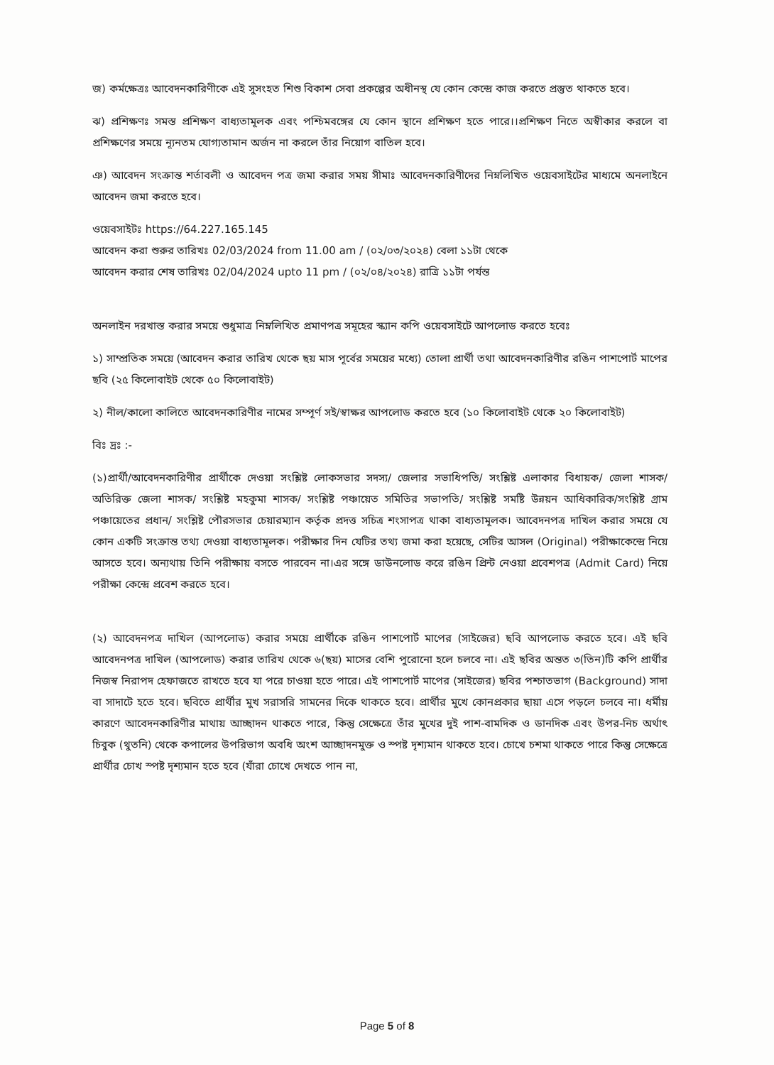জ) কর্মক্ষেত্রঃ আবেদনকারিণীকে এই সুসংহত শিশু বিকাশ সেবা প্রকল্পের অধীনস্থ যে কোন কেন্দ্রে কাজ করতে প্রস্তুত থাকতে হবে।
ঝ) প্রশিক্ষণঃ সমস্ত প্রশিক্ষণ বাধ্যতামূলক এবং পশ্চিমবঙ্গের যে কোন স্থানে প্রশিক্ষণ হতে পারে।।প্রশিক্ষণ নিতে অস্বীকার করলে বা প্রশিক্ষণের সময়ে ন্যূনতম যোগ্যতামান অর্জন না করলে তাঁর নিয়োগ বাতিল হবে।
ঞ) আবেদন সংক্রান্ত শর্তাবলী ও আবেদন পত্র জমা করার সময় সীমাঃ আবেদনকারিণীদের নিম্নলিখিত ওয়েবসাইটের মাধ্যমে অনলাইনে আবেদন জমা করতে হবে।
ওয়েবসাইটঃ https://64.227.165.145
আবেদন করা শুরুর তারিখঃ 02/03/2024 from 11.00 am / (০২/০৩/২০২৪) বেলা ১১টা থেকে
আবেদন করার শেষ তারিখঃ 02/04/2024 upto 11 pm / (০২/০৪/২০২৪) রাত্রি ১১টা পর্যন্ত
অনলাইন দরখাস্ত করার সময়ে শুধুমাত্র নিম্নলিখিত প্রমাণপত্র সমূহের স্ক্যান কপি ওয়েবসাইটে আপলোড করতে হবেঃ
১) সাম্প্রতিক সময়ে (আবেদন করার তারিখ থেকে ছয় মাস পূর্বের সময়ের মধ্যে) তোলা প্রার্থী তথা আবেদনকারিণীর রঙিন পাশপোর্ট মাপের ছবি (২৫ কিলোবাইট থেকে ৫০ কিলোবাইট)
২) নীল/কালো কালিতে আবেদনকারিণীর নামের সম্পূর্ণ সই/স্বাক্ষর আপলোড করতে হবে (১০ কিলোবাইট থেকে ২০ কিলোবাইট)
বিঃ দ্রঃ :-
(১)প্রার্থী/আবেদনকারিণীর প্রার্থীকে দেওয়া সংশ্লিষ্ট লোকসভার সদস্য/ জেলার সভাধিপতি/ সংশ্লিষ্ট এলাকার বিধায়ক/ জেলা শাসক/ অতিরিক্ত জেলা শাসক/ সংশ্লিষ্ট মহকুমা শাসক/ সংশ্লিষ্ট পঞ্চায়েত সমিতির সভাপতি/ সংশ্লিষ্ট সমষ্টি উন্নয়ন আধিকারিক/সংশ্লিষ্ট গ্রাম পঞ্চায়েতের প্রধান/ সংশ্লিষ্ট পৌরসভার চেয়ারম্যান কর্তৃক প্রদত্ত সচিত্র শংসাপত্র থাকা বাধ্যতামূলক। আবেদনপত্র দাখিল করার সময়ে যে কোন একটি সংক্রান্ত তথ্য দেওয়া বাধ্যতামূলক। পরীক্ষার দিন যেটির তথ্য জমা করা হয়েছে, সেটির আসল (Original) পরীক্ষাকেন্দ্রে নিয়ে আসতে হবে। অন্যথায় তিনি পরীক্ষায় বসতে পারবেন না।এর সঙ্গে ডাউনলোড করে রঙিন প্রিন্ট নেওয়া প্রবেশপত্র (Admit Card) নিয়ে পরীক্ষা কেন্দ্রে প্রবেশ করতে হবে।
(২) আবেদনপত্র দাখিল (আপলোড) করার সময়ে প্রার্থীকে রঙিন পাশপোর্ট মাপের (সাইজের) ছবি আপলোড করতে হবে। এই ছবি আবেদনপত্র দাখিল (আপলোড) করার তারিখ থেকে ৬(ছয়) মাসের বেশি পুরোনো হলে চলবে না। এই ছবির অন্তত ৩(তিন)টি কপি প্রার্থীর নিজস্ব নিরাপদ হেফাজতে রাখতে হবে যা পরে চাওয়া হতে পারে। এই পাশপোর্ট মাপের (সাইজের) ছবির পশ্চাতভাগ (Background) সাদা বা সাদাটে হতে হবে। ছবিতে প্রার্থীর মুখ সরাসরি সামনের দিকে থাকতে হবে। প্রার্থীর মুখে কোনপ্রকার ছায়া এসে পড়লে চলবে না। ধর্মীয় কারণে আবেদনকারিণীর মাথায় আচ্ছাদন থাকতে পারে, কিন্তু সেক্ষেত্রে তাঁর মুখের দুই পাশ-বামদিক ও ডানদিক এবং উপর-নিচ অর্থাৎ চিবুক (থুতনি) থেকে কপালের উপরিভাগ অবধি অংশ আচ্ছাদনমুক্ত ও স্পষ্ট দৃশ্যমান থাকতে হবে। চোখে চশমা থাকতে পারে কিন্তু সেক্ষেত্রে প্রার্থীর চোখ স্পষ্ট দৃশ্যমান হতে হবে (যাঁরা চোখে দেখতে পান না,
Page 5 of 8